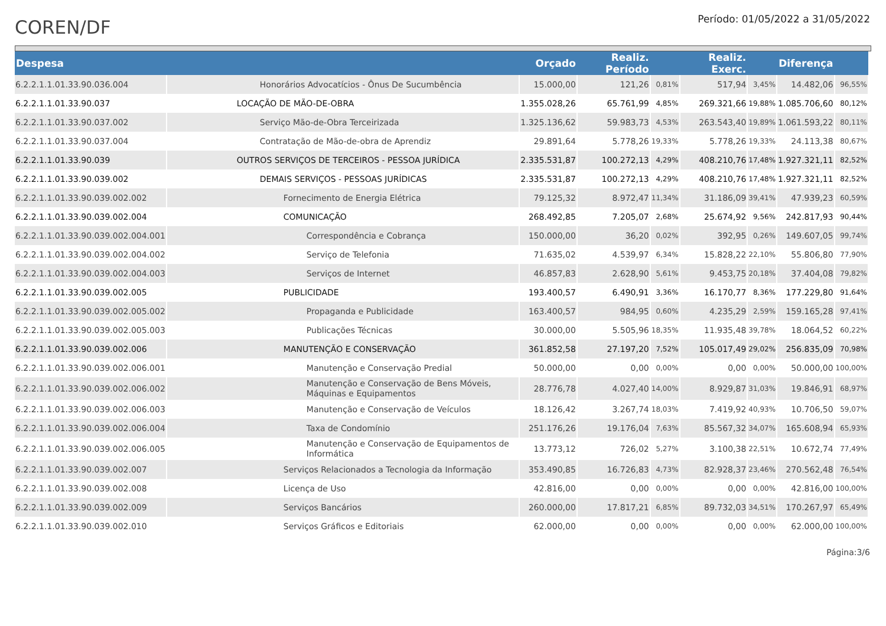COREN/DF
Período: 01/05/2022 a 31/05/2022
| Despesa | | Orçado | Realiz. Período | | Realiz. Exerc. | | Diferença | |
| --- | --- | --- | --- | --- | --- | --- | --- | --- |
| 6.2.2.1.1.01.33.90.036.004 | Honorários Advocatícios - Ônus De Sucumbência | 15.000,00 | 121,26 | 0,81% | 517,94 | 3,45% | 14.482,06 | 96,55% |
| 6.2.2.1.1.01.33.90.037 | LOCAÇÃO DE MÃO-DE-OBRA | 1.355.028,26 | 65.761,99 | 4,85% | 269.321,66 | 19,88% | 1.085.706,60 | 80,12% |
| 6.2.2.1.1.01.33.90.037.002 | Serviço Mão-de-Obra Terceirizada | 1.325.136,62 | 59.983,73 | 4,53% | 263.543,40 | 19,89% | 1.061.593,22 | 80,11% |
| 6.2.2.1.1.01.33.90.037.004 | Contratação de Mão-de-obra de Aprendiz | 29.891,64 | 5.778,26 | 19,33% | 5.778,26 | 19,33% | 24.113,38 | 80,67% |
| 6.2.2.1.1.01.33.90.039 | OUTROS SERVIÇOS DE TERCEIROS - PESSOA JURÍDICA | 2.335.531,87 | 100.272,13 | 4,29% | 408.210,76 | 17,48% | 1.927.321,11 | 82,52% |
| 6.2.2.1.1.01.33.90.039.002 | DEMAIS SERVIÇOS - PESSOAS JURÍDICAS | 2.335.531,87 | 100.272,13 | 4,29% | 408.210,76 | 17,48% | 1.927.321,11 | 82,52% |
| 6.2.2.1.1.01.33.90.039.002.002 | Fornecimento de Energia Elétrica | 79.125,32 | 8.972,47 | 11,34% | 31.186,09 | 39,41% | 47.939,23 | 60,59% |
| 6.2.2.1.1.01.33.90.039.002.004 | COMUNICAÇÃO | 268.492,85 | 7.205,07 | 2,68% | 25.674,92 | 9,56% | 242.817,93 | 90,44% |
| 6.2.2.1.1.01.33.90.039.002.004.001 | Correspondência e Cobrança | 150.000,00 | 36,20 | 0,02% | 392,95 | 0,26% | 149.607,05 | 99,74% |
| 6.2.2.1.1.01.33.90.039.002.004.002 | Serviço de Telefonia | 71.635,02 | 4.539,97 | 6,34% | 15.828,22 | 22,10% | 55.806,80 | 77,90% |
| 6.2.2.1.1.01.33.90.039.002.004.003 | Serviços de Internet | 46.857,83 | 2.628,90 | 5,61% | 9.453,75 | 20,18% | 37.404,08 | 79,82% |
| 6.2.2.1.1.01.33.90.039.002.005 | PUBLICIDADE | 193.400,57 | 6.490,91 | 3,36% | 16.170,77 | 8,36% | 177.229,80 | 91,64% |
| 6.2.2.1.1.01.33.90.039.002.005.002 | Propaganda e Publicidade | 163.400,57 | 984,95 | 0,60% | 4.235,29 | 2,59% | 159.165,28 | 97,41% |
| 6.2.2.1.1.01.33.90.039.002.005.003 | Publicações Técnicas | 30.000,00 | 5.505,96 | 18,35% | 11.935,48 | 39,78% | 18.064,52 | 60,22% |
| 6.2.2.1.1.01.33.90.039.002.006 | MANUTENÇÃO E CONSERVAÇÃO | 361.852,58 | 27.197,20 | 7,52% | 105.017,49 | 29,02% | 256.835,09 | 70,98% |
| 6.2.2.1.1.01.33.90.039.002.006.001 | Manutenção e Conservação Predial | 50.000,00 | 0,00 | 0,00% | 0,00 | 0,00% | 50.000,00 | 100,00% |
| 6.2.2.1.1.01.33.90.039.002.006.002 | Manutenção e Conservação de Bens Móveis, Máquinas e Equipamentos | 28.776,78 | 4.027,40 | 14,00% | 8.929,87 | 31,03% | 19.846,91 | 68,97% |
| 6.2.2.1.1.01.33.90.039.002.006.003 | Manutenção e Conservação de Veículos | 18.126,42 | 3.267,74 | 18,03% | 7.419,92 | 40,93% | 10.706,50 | 59,07% |
| 6.2.2.1.1.01.33.90.039.002.006.004 | Taxa de Condomínio | 251.176,26 | 19.176,04 | 7,63% | 85.567,32 | 34,07% | 165.608,94 | 65,93% |
| 6.2.2.1.1.01.33.90.039.002.006.005 | Manutenção e Conservação de Equipamentos de Informática | 13.773,12 | 726,02 | 5,27% | 3.100,38 | 22,51% | 10.672,74 | 77,49% |
| 6.2.2.1.1.01.33.90.039.002.007 | Serviços Relacionados a Tecnologia da Informação | 353.490,85 | 16.726,83 | 4,73% | 82.928,37 | 23,46% | 270.562,48 | 76,54% |
| 6.2.2.1.1.01.33.90.039.002.008 | Licença de Uso | 42.816,00 | 0,00 | 0,00% | 0,00 | 0,00% | 42.816,00 | 100,00% |
| 6.2.2.1.1.01.33.90.039.002.009 | Serviços Bancários | 260.000,00 | 17.817,21 | 6,85% | 89.732,03 | 34,51% | 170.267,97 | 65,49% |
| 6.2.2.1.1.01.33.90.039.002.010 | Serviços Gráficos e Editoriais | 62.000,00 | 0,00 | 0,00% | 0,00 | 0,00% | 62.000,00 | 100,00% |
Página:3/6